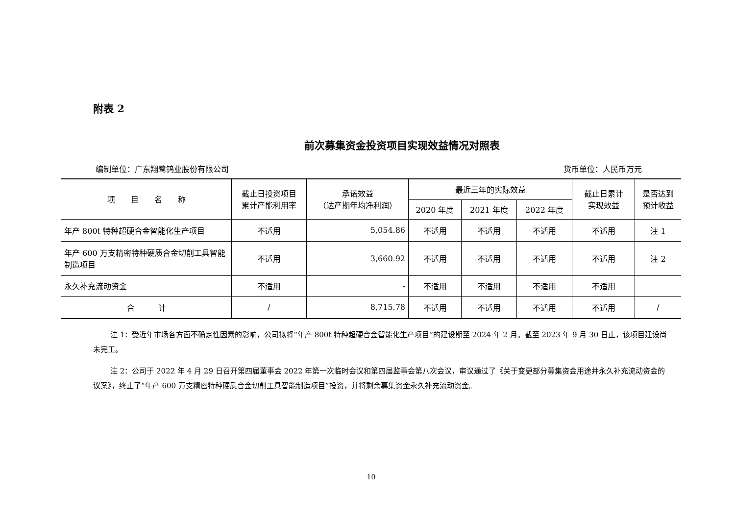附表 2
前次募集资金投资项目实现效益情况对照表
编制单位：广东翔鹭钨业股份有限公司 货币单位：人民币万元
| 项 目 名 称 | 截止日投资项目 累计产能利用率 | 承诺效益 （达产期年均净利润） | 最近三年的实际效益 | | | 截止日累计 实现效益 | 是否达到 预计收益 |
| --- | --- | --- | --- | --- | --- | --- | --- |
| | | | 2020 年度 | 2021 年度 | 2022 年度 | | |
| 年产 800t 特种超硬合金智能化生产项目 | 不适用 | 5,054.86 | 不适用 | 不适用 | 不适用 | 不适用 | 注 1 |
| 年产 600 万支精密特种硬质合金切削工具智能制造项目 | 不适用 | 3,660.92 | 不适用 | 不适用 | 不适用 | 不适用 | 注 2 |
| 永久补充流动资金 | 不适用 | - | 不适用 | 不适用 | 不适用 | 不适用 | |
| 合 计 | / | 8,715.78 | 不适用 | 不适用 | 不适用 | 不适用 | / |
注 1：受近年市场各方面不确定性因素的影响，公司拟将“年产 800t 特种超硬合金智能化生产项目”的建设期至 2024 年 2 月。截至 2023 年 9 月 30 日止，该项目建设尚未完工。
注 2：公司于 2022 年 4 月 29 日召开第四届董事会 2022 年第一次临时会议和第四届监事会第八次会议，审议通过了《关于变更部分募集资金用途并永久补充流动资金的议案》，终止了“年产 600 万支精密特种硬质合金切削工具智能制造项目”投资，并将剩余募集资金永久补充流动资金。
10